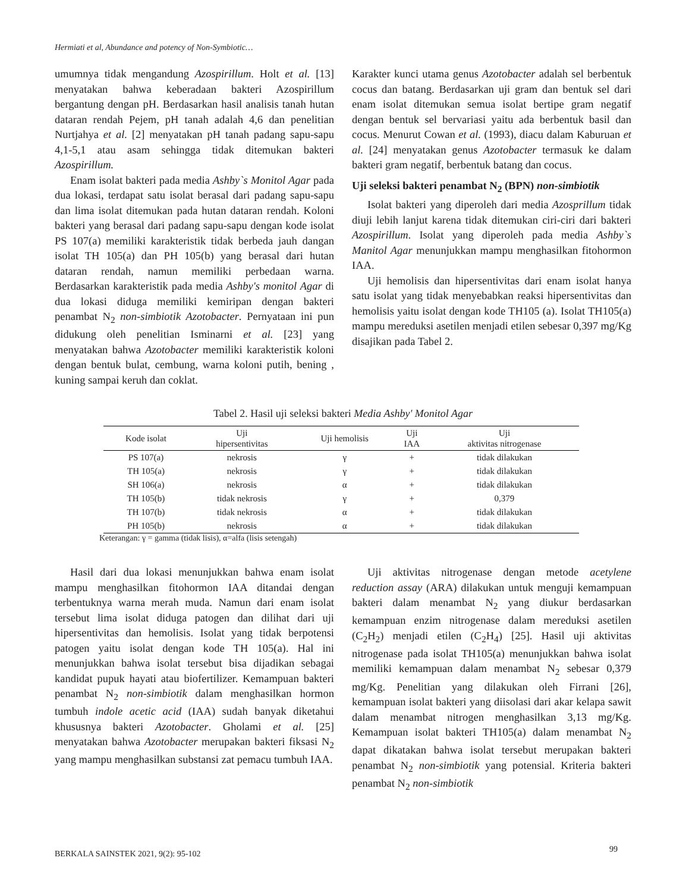Hermiati et al, Abundance and potency of Non-Symbiotic…
umumnya tidak mengandung Azospirillum. Holt et al. [13] menyatakan bahwa keberadaan bakteri Azospirillum bergantung dengan pH. Berdasarkan hasil analisis tanah hutan dataran rendah Pejem, pH tanah adalah 4,6 dan penelitian Nurtjahya et al. [2] menyatakan pH tanah padang sapu-sapu 4,1-5,1 atau asam sehingga tidak ditemukan bakteri Azospirillum.
Enam isolat bakteri pada media Ashby`s Monitol Agar pada dua lokasi, terdapat satu isolat berasal dari padang sapu-sapu dan lima isolat ditemukan pada hutan dataran rendah. Koloni bakteri yang berasal dari padang sapu-sapu dengan kode isolat PS 107(a) memiliki karakteristik tidak berbeda jauh dangan isolat TH 105(a) dan PH 105(b) yang berasal dari hutan dataran rendah, namun memiliki perbedaan warna. Berdasarkan karakteristik pada media Ashby's monitol Agar di dua lokasi diduga memiliki kemiripan dengan bakteri penambat N<sub>2</sub> non-simbiotik Azotobacter. Pernyataan ini pun didukung oleh penelitian Isminarni et al. [23] yang menyatakan bahwa Azotobacter memiliki karakteristik koloni dengan bentuk bulat, cembung, warna koloni putih, bening , kuning sampai keruh dan coklat.
Karakter kunci utama genus Azotobacter adalah sel berbentuk cocus dan batang. Berdasarkan uji gram dan bentuk sel dari enam isolat ditemukan semua isolat bertipe gram negatif dengan bentuk sel bervariasi yaitu ada berbentuk basil dan cocus. Menurut Cowan et al. (1993), diacu dalam Kaburuan et al. [24] menyatakan genus Azotobacter termasuk ke dalam bakteri gram negatif, berbentuk batang dan cocus.
Uji seleksi bakteri penambat N<sub>2</sub> (BPN) non-simbiotik
Isolat bakteri yang diperoleh dari media Azosprillum tidak diuji lebih lanjut karena tidak ditemukan ciri-ciri dari bakteri Azospirillum. Isolat yang diperoleh pada media Ashby`s Manitol Agar menunjukkan mampu menghasilkan fitohormon IAA.
Uji hemolisis dan hipersentivitas dari enam isolat hanya satu isolat yang tidak menyebabkan reaksi hipersentivitas dan hemolisis yaitu isolat dengan kode TH105 (a). Isolat TH105(a) mampu mereduksi asetilen menjadi etilen sebesar 0,397 mg/Kg disajikan pada Tabel 2.
Tabel 2. Hasil uji seleksi bakteri Media Ashby' Monitol Agar
| Kode isolat | Uji hipersentivitas | Uji hemolisis | Uji IAA | Uji aktivitas nitrogenase |
| --- | --- | --- | --- | --- |
| PS 107(a) | nekrosis | γ | + | tidak dilakukan |
| TH 105(a) | nekrosis | γ | + | tidak dilakukan |
| SH 106(a) | nekrosis | α | + | tidak dilakukan |
| TH 105(b) | tidak nekrosis | γ | + | 0,379 |
| TH 107(b) | tidak nekrosis | α | + | tidak dilakukan |
| PH 105(b) | nekrosis | α | + | tidak dilakukan |
Keterangan: γ = gamma (tidak lisis), α=alfa (lisis setengah)
Hasil dari dua lokasi menunjukkan bahwa enam isolat mampu menghasilkan fitohormon IAA ditandai dengan terbentuknya warna merah muda. Namun dari enam isolat tersebut lima isolat diduga patogen dan dilihat dari uji hipersentivitas dan hemolisis. Isolat yang tidak berpotensi patogen yaitu isolat dengan kode TH 105(a). Hal ini menunjukkan bahwa isolat tersebut bisa dijadikan sebagai kandidat pupuk hayati atau biofertilizer. Kemampuan bakteri penambat N<sub>2</sub> non-simbiotik dalam menghasilkan hormon tumbuh indole acetic acid (IAA) sudah banyak diketahui khususnya bakteri Azotobacter. Gholami et al. [25] menyatakan bahwa Azotobacter merupakan bakteri fiksasi N<sub>2</sub> yang mampu menghasilkan substansi zat pemacu tumbuh IAA.
Uji aktivitas nitrogenase dengan metode acetylene reduction assay (ARA) dilakukan untuk menguji kemampuan bakteri dalam menambat N<sub>2</sub> yang diukur berdasarkan kemampuan enzim nitrogenase dalam mereduksi asetilen (C<sub>2</sub>H<sub>2</sub>) menjadi etilen (C<sub>2</sub>H<sub>4</sub>) [25]. Hasil uji aktivitas nitrogenase pada isolat TH105(a) menunjukkan bahwa isolat memiliki kemampuan dalam menambat N<sub>2</sub> sebesar 0,379 mg/Kg. Penelitian yang dilakukan oleh Firrani [26], kemampuan isolat bakteri yang diisolasi dari akar kelapa sawit dalam menambat nitrogen menghasilkan 3,13 mg/Kg. Kemampuan isolat bakteri TH105(a) dalam menambat N<sub>2</sub> dapat dikatakan bahwa isolat tersebut merupakan bakteri penambat N<sub>2</sub> non-simbiotik yang potensial. Kriteria bakteri penambat N<sub>2</sub> non-simbiotik
BERKALA SAINSTEK 2021, 9(2): 95-102
99